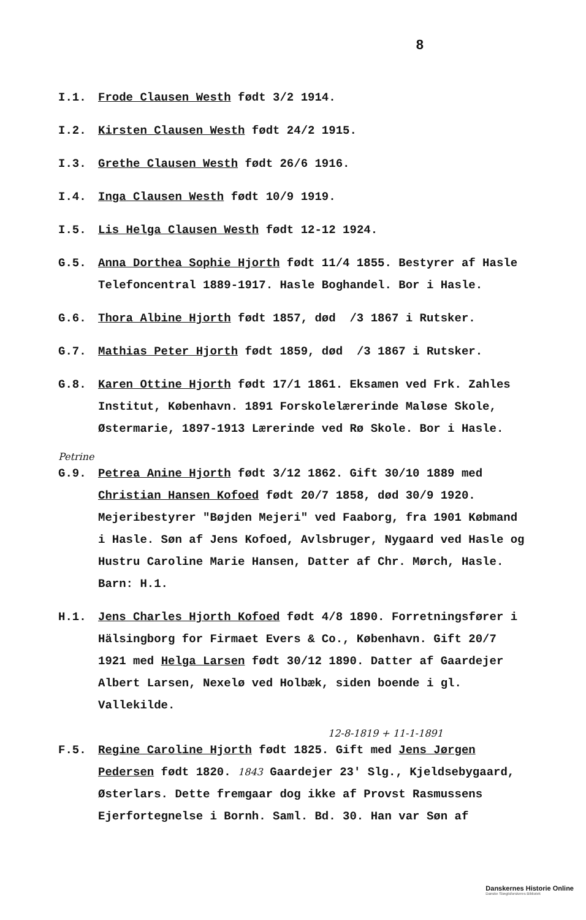8
I.1. Frode Clausen Westh født 3/2 1914.
I.2. Kirsten Clausen Westh født 24/2 1915.
I.3. Grethe Clausen Westh født 26/6 1916.
I.4. Inga Clausen Westh født 10/9 1919.
I.5. Lis Helga Clausen Westh født 12-12 1924.
G.5. Anna Dorthea Sophie Hjorth født 11/4 1855. Bestyrer af Hasle Telefoncentral 1889-1917. Hasle Boghandel. Bor i Hasle.
G.6. Thora Albine Hjorth født 1857, død /3 1867 i Rutsker.
G.7. Mathias Peter Hjorth født 1859, død /3 1867 i Rutsker.
G.8. Karen Ottine Hjorth født 17/1 1861. Eksamen ved Frk. Zahles Institut, København. 1891 Forskolelærerinde Maløse Skole, Østermarie, 1897-1913 Lærerinde ved Rø Skole. Bor i Hasle.
Petrine
G.9. Petrea Anine Hjorth født 3/12 1862. Gift 30/10 1889 med Christian Hansen Kofoed født 20/7 1858, død 30/9 1920. Mejeribestyrer "Bøjden Mejeri" ved Faaborg, fra 1901 Købmand i Hasle. Søn af Jens Kofoed, Avlsbruger, Nygaard ved Hasle og Hustru Caroline Marie Hansen, Datter af Chr. Mørch, Hasle.
Barn: H.1.
H.1. Jens Charles Hjorth Kofoed født 4/8 1890. Forretningsfører i Hälsingborg for Firmaet Evers & Co., København. Gift 20/7 1921 med Helga Larsen født 30/12 1890. Datter af Gaardejer Albert Larsen, Nexelø ved Holbæk, siden boende i gl. Vallekilde.
12-8-1819 + 11-1-1891
F.5. Regine Caroline Hjorth født 1825. Gift med Jens Jørgen Pedersen født 1820. 1843 Gaardejer 23' Slg., Kjeldsebygaard, Østerlars. Dette fremgaar dog ikke af Provst Rasmussens Ejerfortegnelse i Bornh. Saml. Bd. 30. Han var Søn af
Danskernes Historie Online
Danske Slægtsforskeres Bibliotek